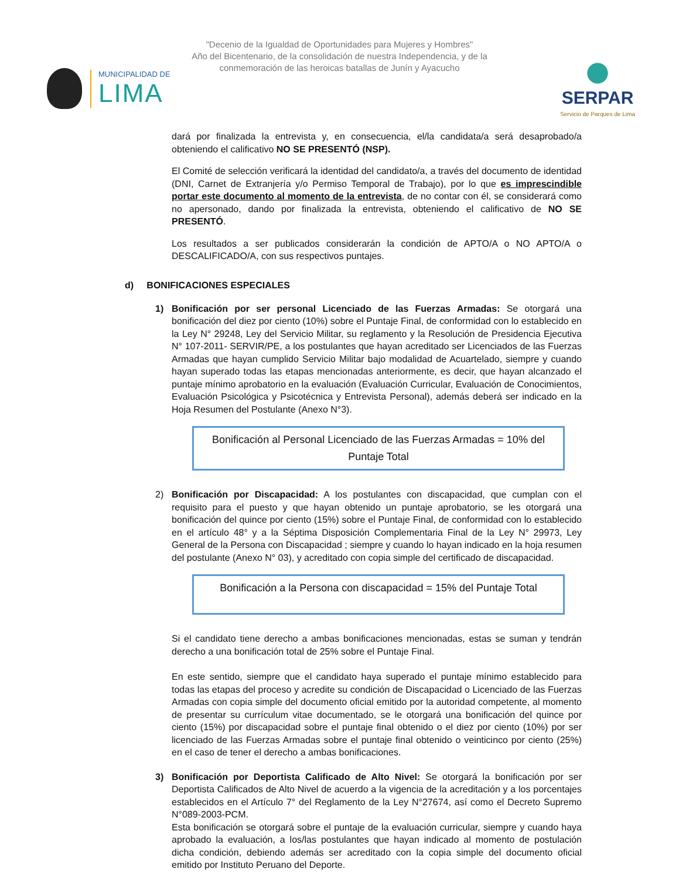"Decenio de la Igualdad de Oportunidades para Mujeres y Hombres"
Año del Bicentenario, de la consolidación de nuestra Independencia, y de la
conmemoración de las heroicas batallas de Junín y Ayacucho
MUNICIPALIDAD DE
LIMA
SERPAR
Servicio de Parques de Lima
dará por finalizada la entrevista y, en consecuencia, el/la candidata/a será desaprobado/a obteniendo el calificativo NO SE PRESENTÓ (NSP).
El Comité de selección verificará la identidad del candidato/a, a través del documento de identidad (DNI, Carnet de Extranjería y/o Permiso Temporal de Trabajo), por lo que es imprescindible portar este documento al momento de la entrevista, de no contar con él, se considerará como no apersonado, dando por finalizada la entrevista, obteniendo el calificativo de NO SE PRESENTÓ.
Los resultados a ser publicados considerarán la condición de APTO/A o NO APTO/A o DESCALIFICADO/A, con sus respectivos puntajes.
d) BONIFICACIONES ESPECIALES
1) Bonificación por ser personal Licenciado de las Fuerzas Armadas: Se otorgará una bonificación del diez por ciento (10%) sobre el Puntaje Final, de conformidad con lo establecido en la Ley N° 29248, Ley del Servicio Militar, su reglamento y la Resolución de Presidencia Ejecutiva N° 107-2011- SERVIR/PE, a los postulantes que hayan acreditado ser Licenciados de las Fuerzas Armadas que hayan cumplido Servicio Militar bajo modalidad de Acuartelado, siempre y cuando hayan superado todas las etapas mencionadas anteriormente, es decir, que hayan alcanzado el puntaje mínimo aprobatorio en la evaluación (Evaluación Curricular, Evaluación de Conocimientos, Evaluación Psicológica y Psicotécnica y Entrevista Personal), además deberá ser indicado en la Hoja Resumen del Postulante (Anexo N°3).
Bonificación al Personal Licenciado de las Fuerzas Armadas = 10% del
Puntaje Total
2) Bonificación por Discapacidad: A los postulantes con discapacidad, que cumplan con el requisito para el puesto y que hayan obtenido un puntaje aprobatorio, se les otorgará una bonificación del quince por ciento (15%) sobre el Puntaje Final, de conformidad con lo establecido en el artículo 48° y a la Séptima Disposición Complementaria Final de la Ley N° 29973, Ley General de la Persona con Discapacidad ; siempre y cuando lo hayan indicado en la hoja resumen del postulante (Anexo N° 03), y acreditado con copia simple del certificado de discapacidad.
Bonificación a la Persona con discapacidad = 15% del Puntaje Total
Si el candidato tiene derecho a ambas bonificaciones mencionadas, estas se suman y tendrán derecho a una bonificación total de 25% sobre el Puntaje Final.
En este sentido, siempre que el candidato haya superado el puntaje mínimo establecido para todas las etapas del proceso y acredite su condición de Discapacidad o Licenciado de las Fuerzas Armadas con copia simple del documento oficial emitido por la autoridad competente, al momento de presentar su currículum vitae documentado, se le otorgará una bonificación del quince por ciento (15%) por discapacidad sobre el puntaje final obtenido o el diez por ciento (10%) por ser licenciado de las Fuerzas Armadas sobre el puntaje final obtenido o veinticinco por ciento (25%) en el caso de tener el derecho a ambas bonificaciones.
3) Bonificación por Deportista Calificado de Alto Nivel: Se otorgará la bonificación por ser Deportista Calificados de Alto Nivel de acuerdo a la vigencia de la acreditación y a los porcentajes establecidos en el Artículo 7° del Reglamento de la Ley N°27674, así como el Decreto Supremo N°089-2003-PCM.
Esta bonificación se otorgará sobre el puntaje de la evaluación curricular, siempre y cuando haya aprobado la evaluación, a los/las postulantes que hayan indicado al momento de postulación dicha condición, debiendo además ser acreditado con la copia simple del documento oficial emitido por Instituto Peruano del Deporte.